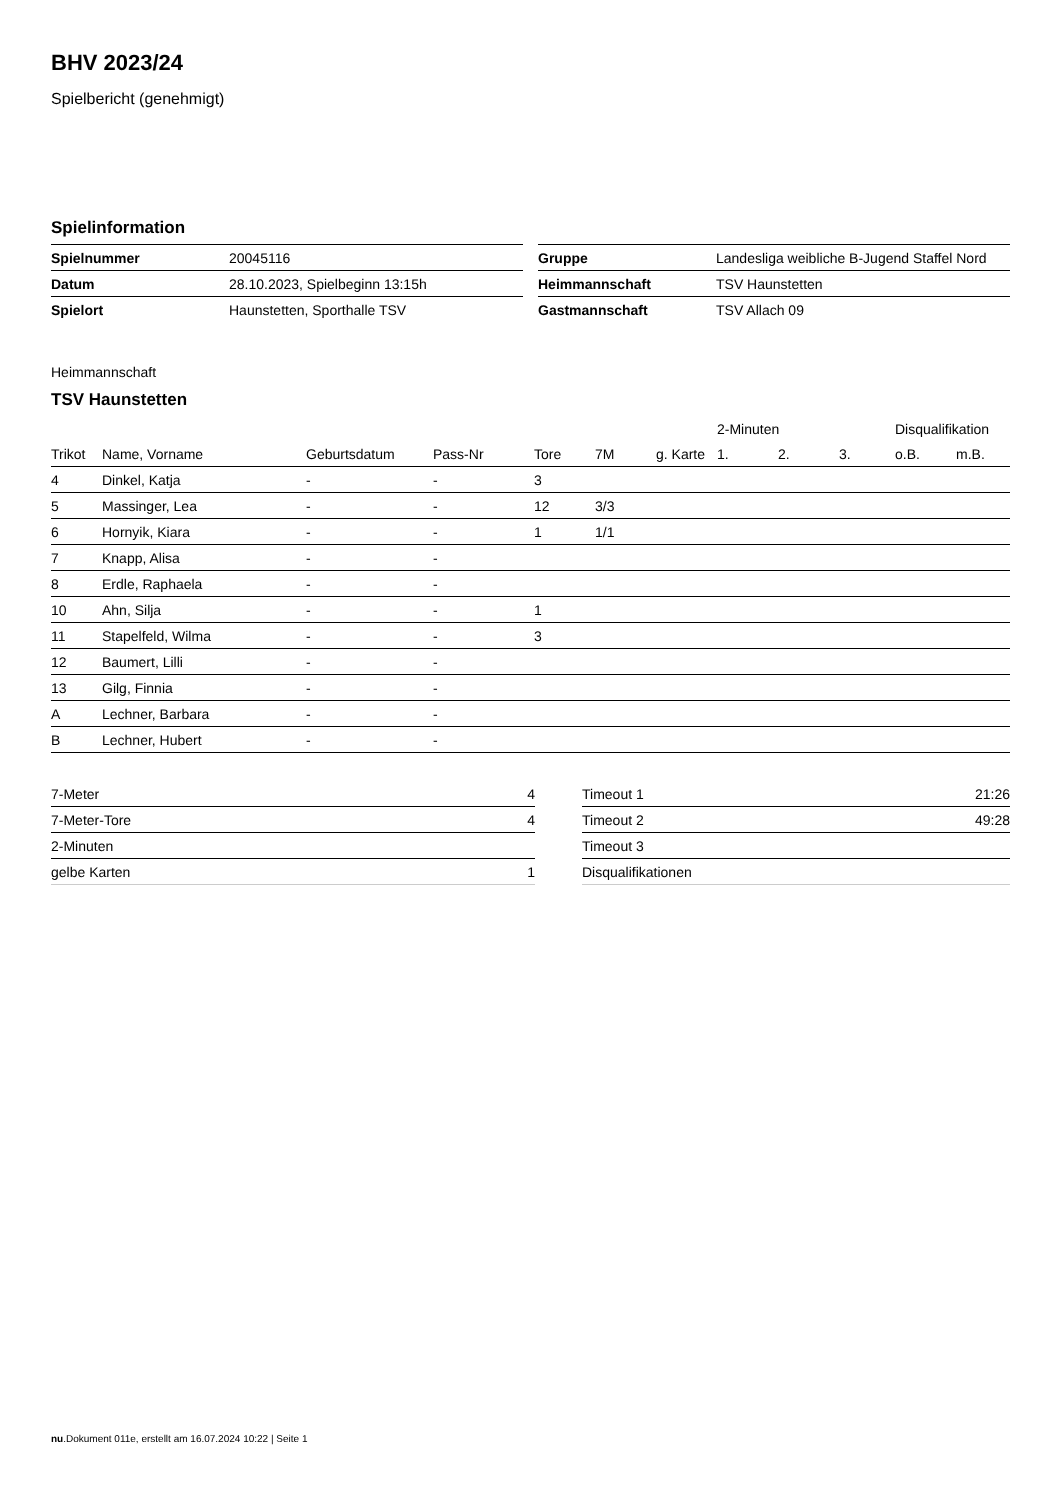BHV 2023/24
Spielbericht (genehmigt)
Spielinformation
| Spielnummer | 20045116 |
| Datum | 28.10.2023, Spielbeginn 13:15h |
| Spielort | Haunstetten, Sporthalle TSV |
| Gruppe | Landesliga weibliche B-Jugend Staffel Nord |
| Heimmannschaft | TSV Haunstetten |
| Gastmannschaft | TSV Allach 09 |
Heimmannschaft
TSV Haunstetten
| | | | | | | | 2-Minuten | | | Disqualifikation | |
| --- | --- | --- | --- | --- | --- | --- | --- | --- | --- | --- | --- |
| Trikot | Name, Vorname | Geburtsdatum | Pass-Nr | Tore | 7M | g. Karte | 1. | 2. | 3. | o.B. | m.B. |
| 4 | Dinkel, Katja | - | - | 3 | | | | | | | |
| 5 | Massinger, Lea | - | - | 12 | 3/3 | | | | | | |
| 6 | Hornyik, Kiara | - | - | 1 | 1/1 | | | | | | |
| 7 | Knapp, Alisa | - | - | | | | | | | | |
| 8 | Erdle, Raphaela | - | - | | | | | | | | |
| 10 | Ahn, Silja | - | - | 1 | | | | | | | |
| 11 | Stapelfeld, Wilma | - | - | 3 | | | | | | | |
| 12 | Baumert, Lilli | - | - | | | | | | | | |
| 13 | Gilg, Finnia | - | - | | | | | | | | |
| A | Lechner, Barbara | - | - | | | | | | | | |
| B | Lechner, Hubert | - | - | | | | | | | | |
| 7-Meter | 4 |
| 7-Meter-Tore | 4 |
| 2-Minuten | |
| gelbe Karten | 1 |
| Timeout 1 | 21:26 |
| Timeout 2 | 49:28 |
| Timeout 3 | |
| Disqualifikationen | |
nu.Dokument 011e, erstellt am 16.07.2024 10:22 | Seite 1